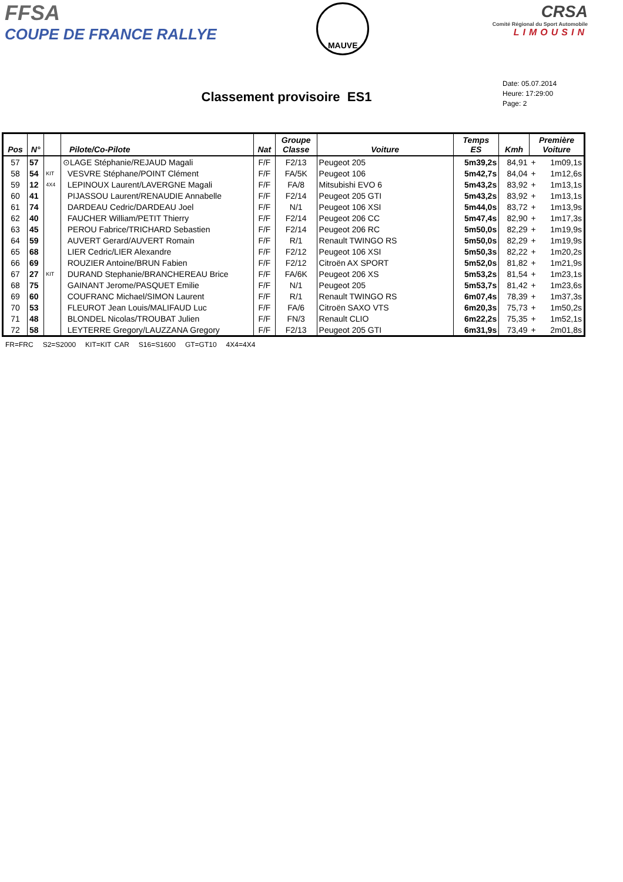FFSA
COUPE DE FRANCE RALLYE
MAUVE
CRSA
Comité Régional du Sport Automobile
LIMOUSIN
Classement provisoire ES1
Date: 05.07.2014
Heure: 17:29:00
Page: 2
| Pos | N° | | Pilote/Co-Pilote | Nat | Groupe Classe | Voiture | Temps ES | Kmh | Première Voiture | |
| --- | --- | --- | --- | --- | --- | --- | --- | --- | --- | --- |
| 57 | 57 | | ⊙LAGE Stéphanie/REJAUD Magali | F/F | F2/13 | Peugeot 205 | 5m39,2s | 84,91 | + | 1m09,1s |
| 58 | 54 | KIT | VESVRE Stéphane/POINT Clément | F/F | FA/5K | Peugeot 106 | 5m42,7s | 84,04 | + | 1m12,6s |
| 59 | 12 | 4X4 | LEPINOUX Laurent/LAVERGNE Magali | F/F | FA/8 | Mitsubishi EVO 6 | 5m43,2s | 83,92 | + | 1m13,1s |
| 60 | 41 | | PIJASSOU Laurent/RENAUDIE Annabelle | F/F | F2/14 | Peugeot 205 GTI | 5m43,2s | 83,92 | + | 1m13,1s |
| 61 | 74 | | DARDEAU Cedric/DARDEAU Joel | F/F | N/1 | Peugeot 106 XSI | 5m44,0s | 83,72 | + | 1m13,9s |
| 62 | 40 | | FAUCHER William/PETIT Thierry | F/F | F2/14 | Peugeot 206 CC | 5m47,4s | 82,90 | + | 1m17,3s |
| 63 | 45 | | PEROU Fabrice/TRICHARD Sebastien | F/F | F2/14 | Peugeot 206 RC | 5m50,0s | 82,29 | + | 1m19,9s |
| 64 | 59 | | AUVERT Gerard/AUVERT Romain | F/F | R/1 | Renault TWINGO RS | 5m50,0s | 82,29 | + | 1m19,9s |
| 65 | 68 | | LIER Cedric/LIER Alexandre | F/F | F2/12 | Peugeot 106 XSI | 5m50,3s | 82,22 | + | 1m20,2s |
| 66 | 69 | | ROUZIER Antoine/BRUN Fabien | F/F | F2/12 | Citroën AX SPORT | 5m52,0s | 81,82 | + | 1m21,9s |
| 67 | 27 | KIT | DURAND Stephanie/BRANCHEREAU Brice | F/F | FA/6K | Peugeot 206 XS | 5m53,2s | 81,54 | + | 1m23,1s |
| 68 | 75 | | GAINANT Jerome/PASQUET Emilie | F/F | N/1 | Peugeot 205 | 5m53,7s | 81,42 | + | 1m23,6s |
| 69 | 60 | | COUFRANC Michael/SIMON Laurent | F/F | R/1 | Renault TWINGO RS | 6m07,4s | 78,39 | + | 1m37,3s |
| 70 | 53 | | FLEUROT Jean Louis/MALIFAUD Luc | F/F | FA/6 | Citroën SAXO VTS | 6m20,3s | 75,73 | + | 1m50,2s |
| 71 | 48 | | BLONDEL Nicolas/TROUBAT Julien | F/F | FN/3 | Renault CLIO | 6m22,2s | 75,35 | + | 1m52,1s |
| 72 | 58 | | LEYTERRE Gregory/LAUZZANA Gregory | F/F | F2/13 | Peugeot 205 GTI | 6m31,9s | 73,49 | + | 2m01,8s |
FR=FRC S2=S2000 KIT=KIT CAR S16=S1600 GT=GT10 4X4=4X4